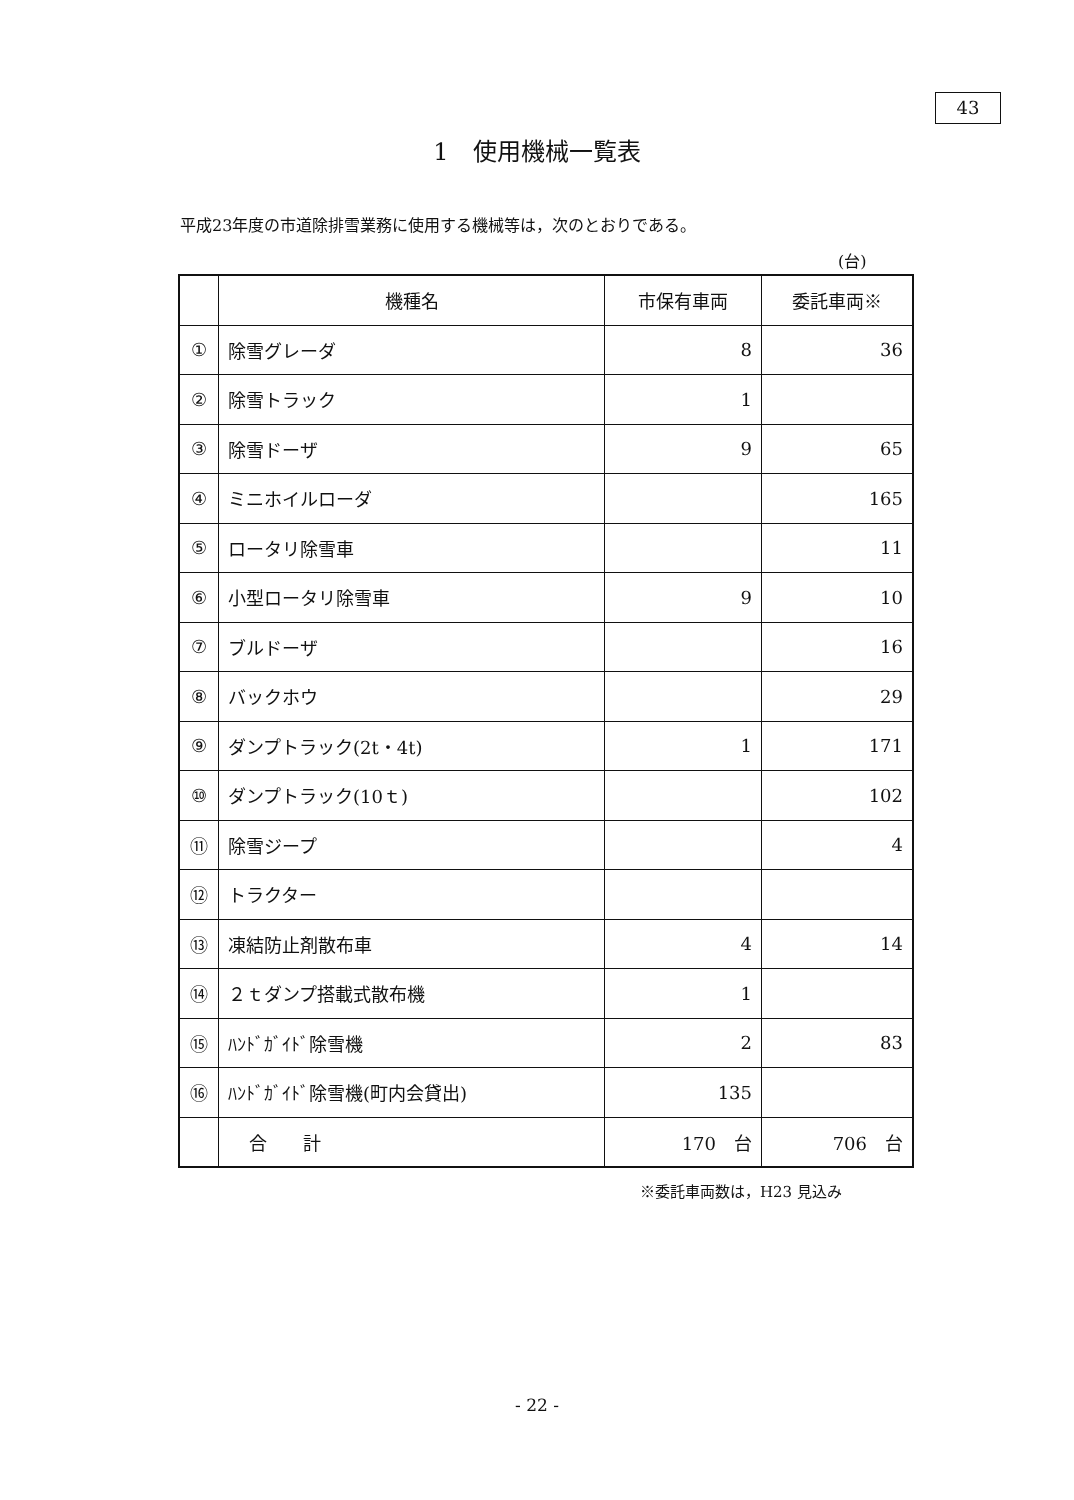43
1　使用機械一覧表
平成23年度の市道除排雪業務に使用する機械等は，次のとおりである。
(台)
| | 機種名 | 市保有車両 | 委託車両※ |
| --- | --- | --- | --- |
| ① | 除雪グレーダ | 8 | 36 |
| ② | 除雪トラック | 1 | |
| ③ | 除雪ドーザ | 9 | 65 |
| ④ | ミニホイルローダ | | 165 |
| ⑤ | ロータリ除雪車 | | 11 |
| ⑥ | 小型ロータリ除雪車 | 9 | 10 |
| ⑦ | ブルドーザ | | 16 |
| ⑧ | バックホウ | | 29 |
| ⑨ | ダンプトラック(2t・4t) | 1 | 171 |
| ⑩ | ダンプトラック(10ｔ) | | 102 |
| ⑪ | 除雪ジープ | | 4 |
| ⑫ | トラクター | | |
| ⑬ | 凍結防止剤散布車 | 4 | 14 |
| ⑭ | ２ｔダンプ搭載式散布機 | 1 | |
| ⑮ | ﾊﾝﾄﾞｶﾞｲﾄﾞ除雪機 | 2 | 83 |
| ⑯ | ﾊﾝﾄﾞｶﾞｲﾄﾞ除雪機(町内会貸出) | 135 | |
| | 合 計 | 170 台 | 706 台 |
※委託車両数は，H23 見込み
- 22 -